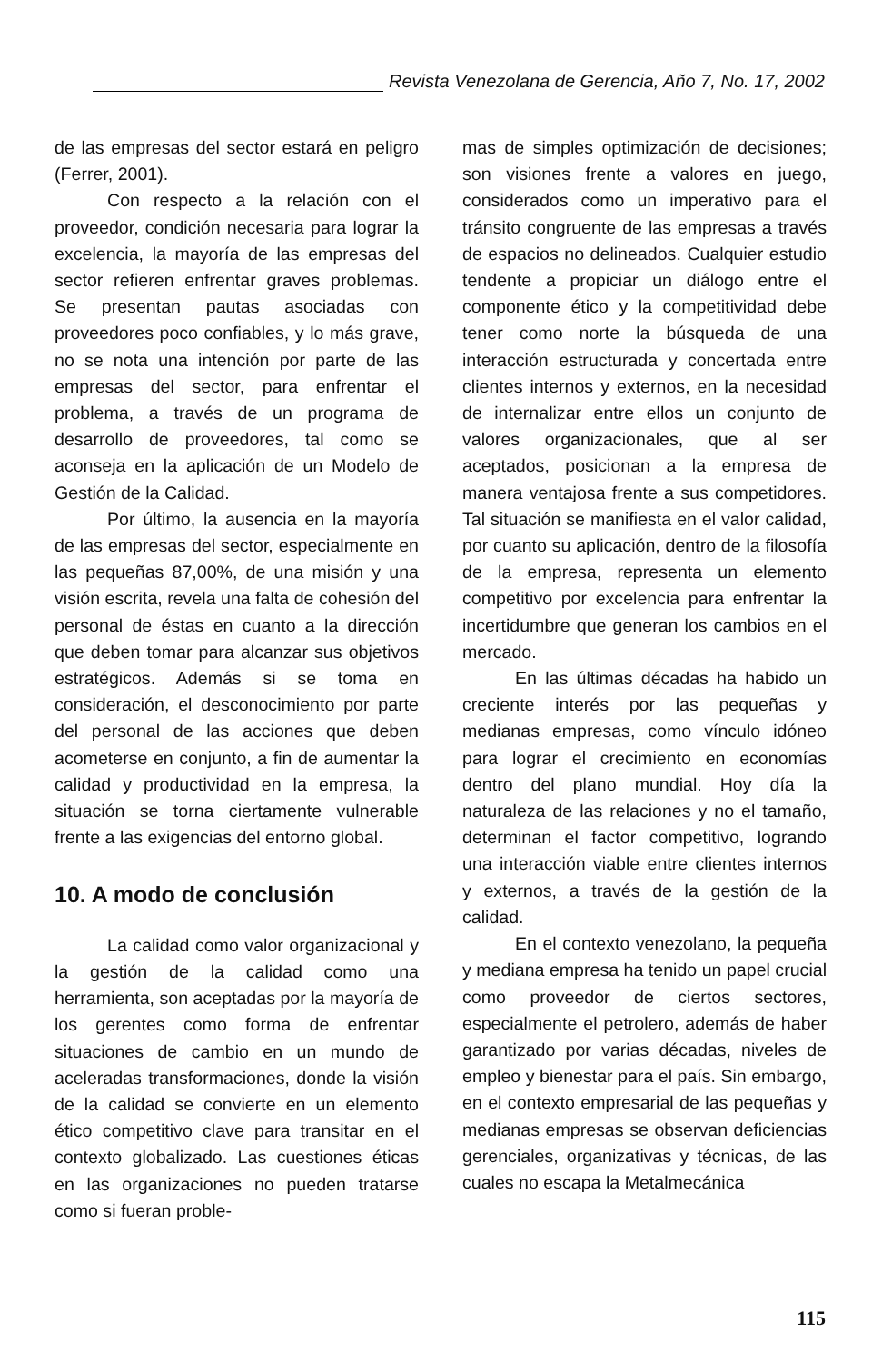Revista Venezolana de Gerencia, Año 7, No. 17, 2002
de las empresas del sector estará en peligro (Ferrer, 2001).
Con respecto a la relación con el proveedor, condición necesaria para lograr la excelencia, la mayoría de las empresas del sector refieren enfrentar graves problemas. Se presentan pautas asociadas con proveedores poco confiables, y lo más grave, no se nota una intención por parte de las empresas del sector, para enfrentar el problema, a través de un programa de desarrollo de proveedores, tal como se aconseja en la aplicación de un Modelo de Gestión de la Calidad.
Por último, la ausencia en la mayoría de las empresas del sector, especialmente en las pequeñas 87,00%, de una misión y una visión escrita, revela una falta de cohesión del personal de éstas en cuanto a la dirección que deben tomar para alcanzar sus objetivos estratégicos. Además si se toma en consideración, el desconocimiento por parte del personal de las acciones que deben acometerse en conjunto, a fin de aumentar la calidad y productividad en la empresa, la situación se torna ciertamente vulnerable frente a las exigencias del entorno global.
10. A modo de conclusión
La calidad como valor organizacional y la gestión de la calidad como una herramienta, son aceptadas por la mayoría de los gerentes como forma de enfrentar situaciones de cambio en un mundo de aceleradas transformaciones, donde la visión de la calidad se convierte en un elemento ético competitivo clave para transitar en el contexto globalizado. Las cuestiones éticas en las organizaciones no pueden tratarse como si fueran proble-
mas de simples optimización de decisiones; son visiones frente a valores en juego, considerados como un imperativo para el tránsito congruente de las empresas a través de espacios no delineados. Cualquier estudio tendente a propiciar un diálogo entre el componente ético y la competitividad debe tener como norte la búsqueda de una interacción estructurada y concertada entre clientes internos y externos, en la necesidad de internalizar entre ellos un conjunto de valores organizacionales, que al ser aceptados, posicionan a la empresa de manera ventajosa frente a sus competidores. Tal situación se manifiesta en el valor calidad, por cuanto su aplicación, dentro de la filosofía de la empresa, representa un elemento competitivo por excelencia para enfrentar la incertidumbre que generan los cambios en el mercado.
En las últimas décadas ha habido un creciente interés por las pequeñas y medianas empresas, como vínculo idóneo para lograr el crecimiento en economías dentro del plano mundial. Hoy día la naturaleza de las relaciones y no el tamaño, determinan el factor competitivo, logrando una interacción viable entre clientes internos y externos, a través de la gestión de la calidad.
En el contexto venezolano, la pequeña y mediana empresa ha tenido un papel crucial como proveedor de ciertos sectores, especialmente el petrolero, además de haber garantizado por varias décadas, niveles de empleo y bienestar para el país. Sin embargo, en el contexto empresarial de las pequeñas y medianas empresas se observan deficiencias gerenciales, organizativas y técnicas, de las cuales no escapa la Metalmecánica
115